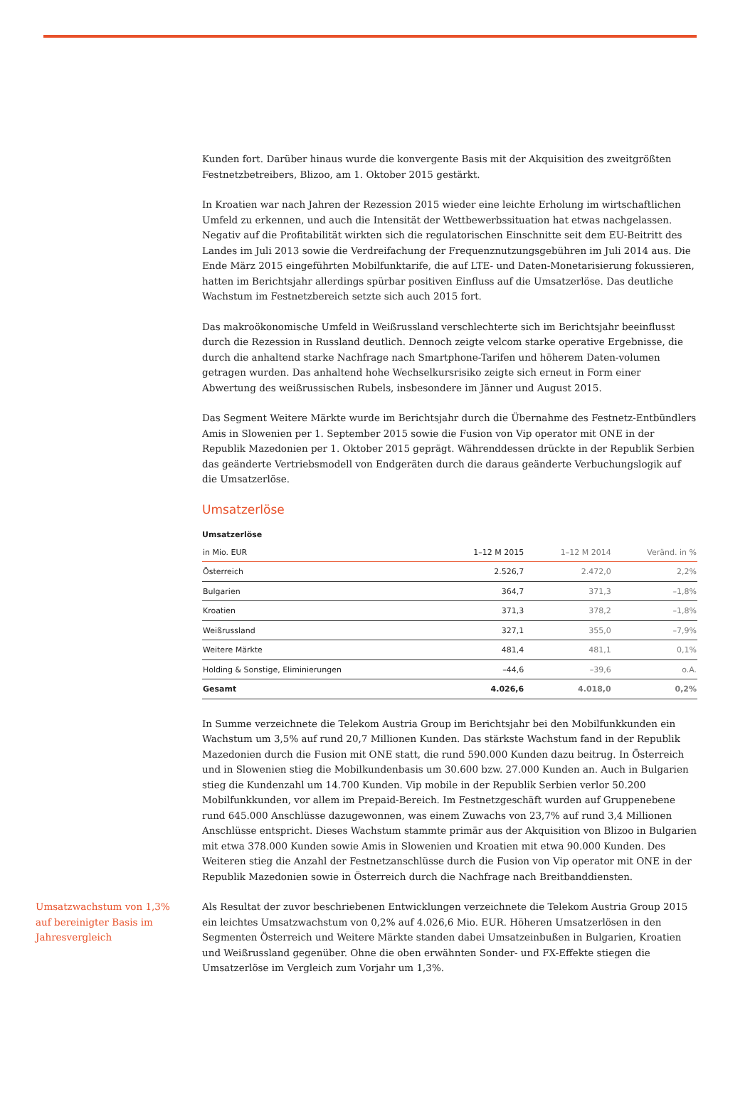Kunden fort. Darüber hinaus wurde die konvergente Basis mit der Akquisition des zweitgrößten Festnetzbetreibers, Blizoo, am 1. Oktober 2015 gestärkt.
In Kroatien war nach Jahren der Rezession 2015 wieder eine leichte Erholung im wirtschaftlichen Umfeld zu erkennen, und auch die Intensität der Wettbewerbssituation hat etwas nachgelassen. Negativ auf die Profitabilität wirkten sich die regulatorischen Einschnitte seit dem EU-Beitritt des Landes im Juli 2013 sowie die Verdreifachung der Frequenznutzungsgebühren im Juli 2014 aus. Die Ende März 2015 eingeführten Mobilfunktarife, die auf LTE- und Daten-Monetarisierung fokussieren, hatten im Berichtsjahr allerdings spürbar positiven Einfluss auf die Umsatzerlöse. Das deutliche Wachstum im Festnetzbereich setzte sich auch 2015 fort.
Das makroökonomische Umfeld in Weißrussland verschlechterte sich im Berichtsjahr beeinflusst durch die Rezession in Russland deutlich. Dennoch zeigte velcom starke operative Ergebnisse, die durch die anhaltend starke Nachfrage nach Smartphone-Tarifen und höherem Daten-volumen getragen wurden. Das anhaltend hohe Wechselkursrisiko zeigte sich erneut in Form einer Abwertung des weißrussischen Rubels, insbesondere im Jänner und August 2015.
Das Segment Weitere Märkte wurde im Berichtsjahr durch die Übernahme des Festnetz-Entbündlers Amis in Slowenien per 1. September 2015 sowie die Fusion von Vip operator mit ONE in der Republik Mazedonien per 1. Oktober 2015 geprägt. Währenddessen drückte in der Republik Serbien das geänderte Vertriebsmodell von Endgeräten durch die daraus geänderte Verbuchungslogik auf die Umsatzerlöse.
Umsatzerlöse
Umsatzerlöse
| in Mio. EUR | 1–12 M 2015 | 1–12 M 2014 | Veränd. in % |
| --- | --- | --- | --- |
| Österreich | 2.526,7 | 2.472,0 | 2,2% |
| Bulgarien | 364,7 | 371,3 | –1,8% |
| Kroatien | 371,3 | 378,2 | –1,8% |
| Weißrussland | 327,1 | 355,0 | –7,9% |
| Weitere Märkte | 481,4 | 481,1 | 0,1% |
| Holding & Sonstige, Eliminierungen | –44,6 | –39,6 | o.A. |
| Gesamt | 4.026,6 | 4.018,0 | 0,2% |
In Summe verzeichnete die Telekom Austria Group im Berichtsjahr bei den Mobilfunkkunden ein Wachstum um 3,5% auf rund 20,7 Millionen Kunden. Das stärkste Wachstum fand in der Republik Mazedonien durch die Fusion mit ONE statt, die rund 590.000 Kunden dazu beitrug. In Österreich und in Slowenien stieg die Mobilkundenbasis um 30.600 bzw. 27.000 Kunden an. Auch in Bulgarien stieg die Kundenzahl um 14.700 Kunden. Vip mobile in der Republik Serbien verlor 50.200 Mobilfunkkunden, vor allem im Prepaid-Bereich. Im Festnetzgeschäft wurden auf Gruppenebene rund 645.000 Anschlüsse dazugewonnen, was einem Zuwachs von 23,7% auf rund 3,4 Millionen Anschlüsse entspricht. Dieses Wachstum stammte primär aus der Akquisition von Blizoo in Bulgarien mit etwa 378.000 Kunden sowie Amis in Slowenien und Kroatien mit etwa 90.000 Kunden. Des Weiteren stieg die Anzahl der Festnetzanschlüsse durch die Fusion von Vip operator mit ONE in der Republik Mazedonien sowie in Österreich durch die Nachfrage nach Breitbanddiensten.
Umsatzwachstum von 1,3% auf bereinigter Basis im Jahresvergleich
Als Resultat der zuvor beschriebenen Entwicklungen verzeichnete die Telekom Austria Group 2015 ein leichtes Umsatzwachstum von 0,2% auf 4.026,6 Mio. EUR. Höheren Umsatzerlösen in den Segmenten Österreich und Weitere Märkte standen dabei Umsatzeinbußen in Bulgarien, Kroatien und Weißrussland gegenüber. Ohne die oben erwähnten Sonder- und FX-Effekte stiegen die Umsatzerlöse im Vergleich zum Vorjahr um 1,3%.